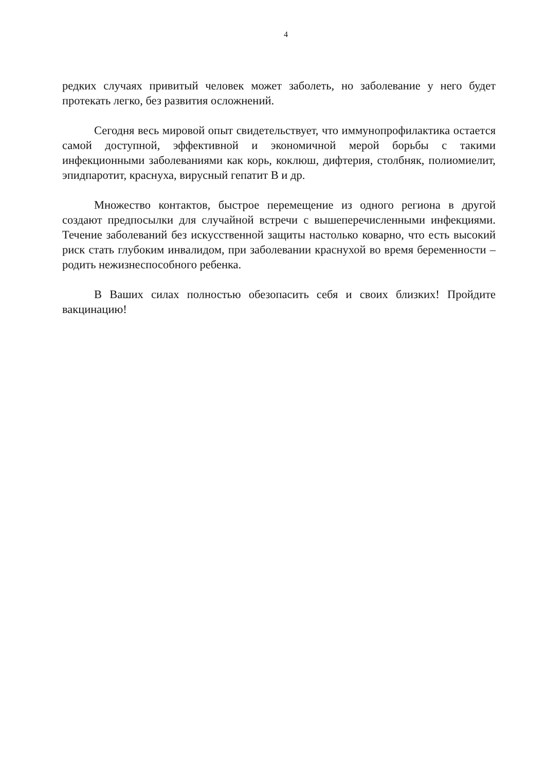4
редких случаях привитый человек может заболеть, но заболевание у него будет протекать легко, без развития осложнений.
Сегодня весь мировой опыт свидетельствует, что иммунопрофилактика остается самой доступной, эффективной и экономичной мерой борьбы с такими инфекционными заболеваниями как корь, коклюш, дифтерия, столбняк, полиомиелит, эпидпаротит, краснуха, вирусный гепатит В и др.
Множество контактов, быстрое перемещение из одного региона в другой создают предпосылки для случайной встречи с вышеперечисленными инфекциями. Течение заболеваний без искусственной защиты настолько коварно, что есть высокий риск стать глубоким инвалидом, при заболевании краснухой во время беременности – родить нежизнеспособного ребенка.
В Ваших силах полностью обезопасить себя и своих близких! Пройдите вакцинацию!